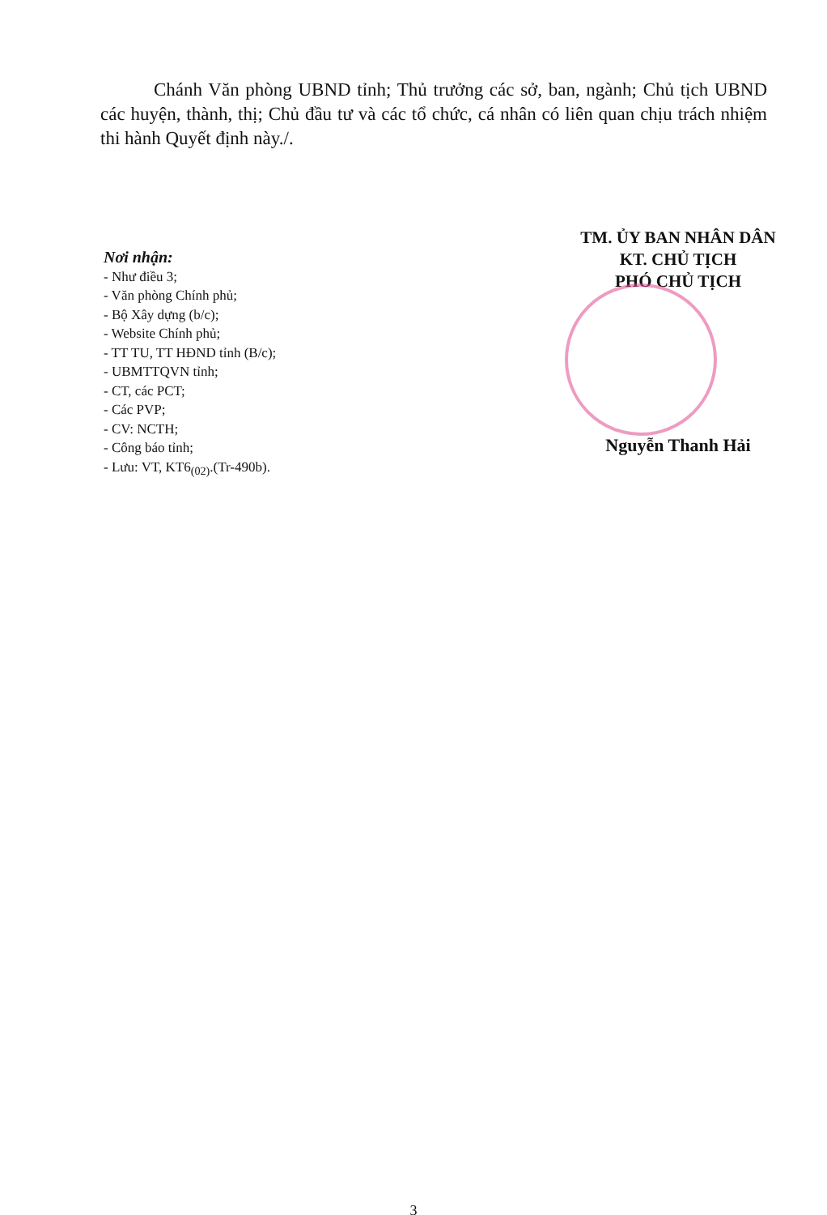Chánh Văn phòng UBND tỉnh; Thủ trưởng các sở, ban, ngành; Chủ tịch UBND các huyện, thành, thị; Chủ đầu tư và các tổ chức, cá nhân có liên quan chịu trách nhiệm thi hành Quyết định này./.
Nơi nhận:
- Như điều 3;
- Văn phòng Chính phủ;
- Bộ Xây dựng (b/c);
- Website Chính phủ;
- TT TU, TT HĐND tỉnh (B/c);
- UBMTTQVN tỉnh;
- CT, các PCT;
- Các PVP;
- CV: NCTH;
- Công báo tỉnh;
- Lưu: VT, KT6<sub>(02)</sub>.(Tr-490b).
TM. ỦY BAN NHÂN DÂN
KT. CHỦ TỊCH
PHÓ CHỦ TỊCH
Nguyễn Thanh Hải
3